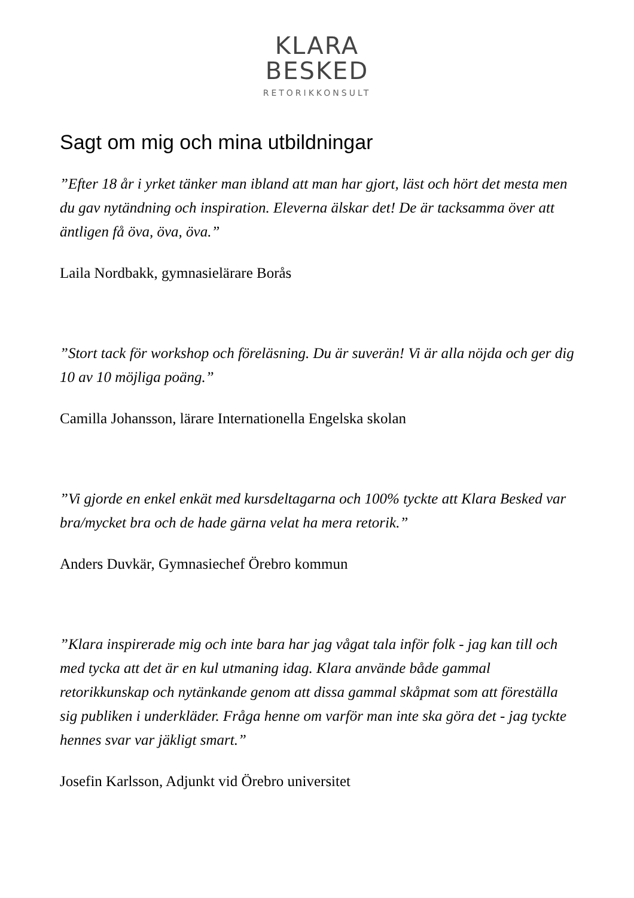KLARA
BESKED
RETORIKKONSULT
Sagt om mig och mina utbildningar
”Efter 18 år i yrket tänker man ibland att man har gjort, läst och hört det mesta men du gav nytändning och inspiration. Eleverna älskar det! De är tacksamma över att äntligen få öva, öva, öva.”
Laila Nordbakk, gymnasielärare Borås
”Stort tack för workshop och föreläsning. Du är suverän! Vi är alla nöjda och ger dig 10 av 10 möjliga poäng.”
Camilla Johansson, lärare Internationella Engelska skolan
”Vi gjorde en enkel enkät med kursdeltagarna och 100% tyckte att Klara Besked var bra/mycket bra och de hade gärna velat ha mera retorik.”
Anders Duvkär, Gymnasiechef Örebro kommun
”Klara inspirerade mig och inte bara har jag vågat tala inför folk - jag kan till och med tycka att det är en kul utmaning idag. Klara använde både gammal retorikkunskap och nytänkande genom att dissa gammal skåpmat som att föreställa sig publiken i underkläder. Fråga henne om varför man inte ska göra det - jag tyckte hennes svar var jäkligt smart.”
Josefin Karlsson, Adjunkt vid Örebro universitet